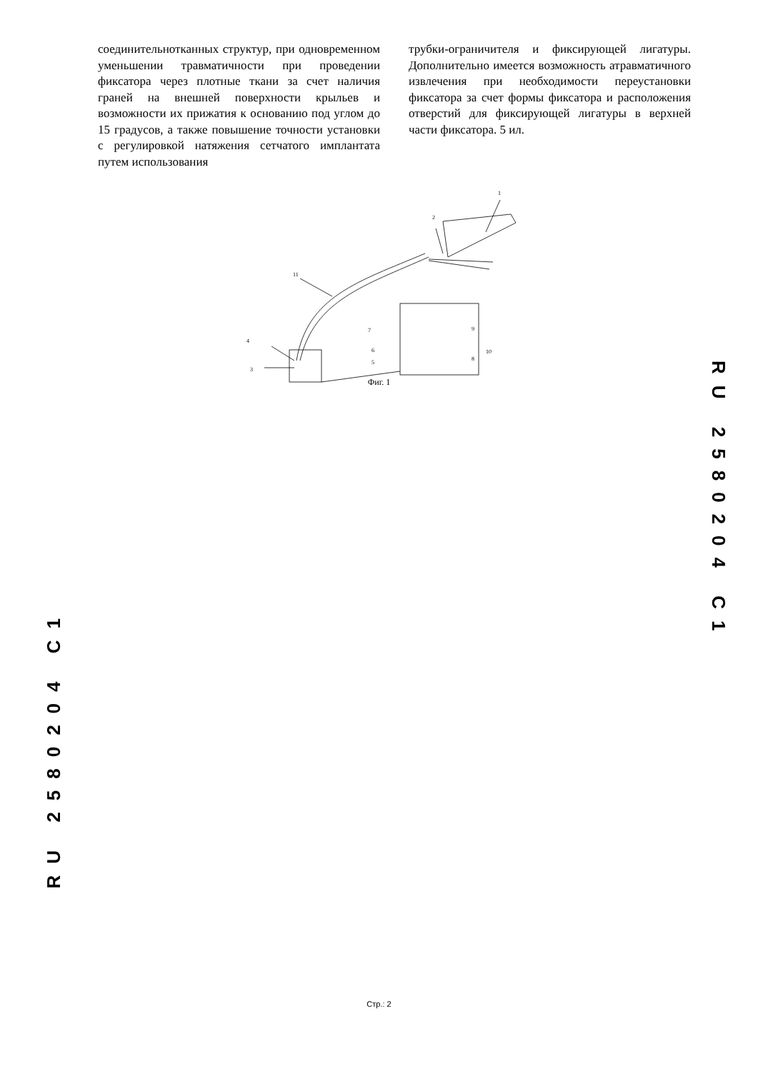соединительнотканных структур, при одновременном уменьшении травматичности при проведении фиксатора через плотные ткани за счет наличия граней на внешней поверхности крыльев и возможности их прижатия к основанию под углом до 15 градусов, а также повышение точности установки с регулировкой натяжения сетчатого имплантата путем использования
трубки-ограничителя и фиксирующей лигатуры. Дополнительно имеется возможность атравматичного извлечения при необходимости переустановки фиксатора за счет формы фиксатора и расположения отверстий для фиксирующей лигатуры в верхней части фиксатора. 5 ил.
1
2
3
4
5
6
7
8
9
10
11
Фиг. 1
RU 2580204 C1
RU 2580204 C1
Стр.: 2